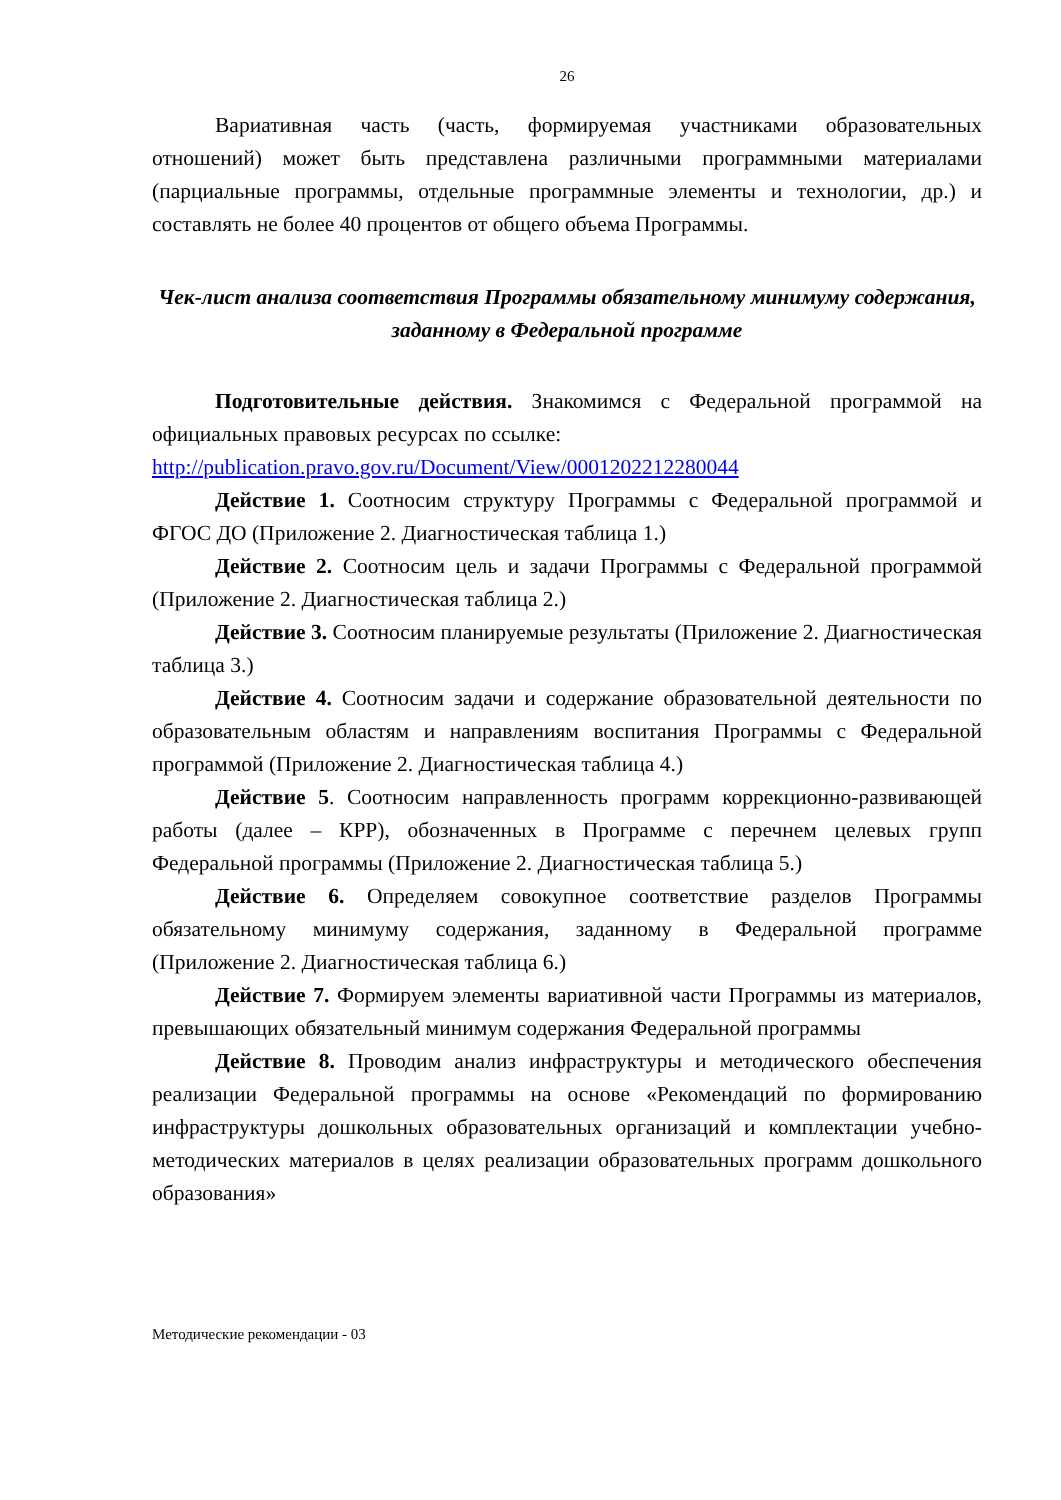26
Вариативная часть (часть, формируемая участниками образовательных отношений) может быть представлена различными программными материалами (парциальные программы, отдельные программные элементы и технологии, др.) и составлять не более 40 процентов от общего объема Программы.
Чек-лист анализа соответствия Программы обязательному минимуму содержания, заданному в Федеральной программе
Подготовительные действия. Знакомимся с Федеральной программой на официальных правовых ресурсах по ссылке:
http://publication.pravo.gov.ru/Document/View/0001202212280044
Действие 1. Соотносим структуру Программы с Федеральной программой и ФГОС ДО (Приложение 2. Диагностическая таблица 1.)
Действие 2. Соотносим цель и задачи Программы с Федеральной программой (Приложение 2. Диагностическая таблица 2.)
Действие 3. Соотносим планируемые результаты (Приложение 2. Диагностическая таблица 3.)
Действие 4. Соотносим задачи и содержание образовательной деятельности по образовательным областям и направлениям воспитания Программы с Федеральной программой (Приложение 2. Диагностическая таблица 4.)
Действие 5. Соотносим направленность программ коррекционно-развивающей работы (далее – КРР), обозначенных в Программе с перечнем целевых групп Федеральной программы (Приложение 2. Диагностическая таблица 5.)
Действие 6. Определяем совокупное соответствие разделов Программы обязательному минимуму содержания, заданному в Федеральной программе (Приложение 2. Диагностическая таблица 6.)
Действие 7. Формируем элементы вариативной части Программы из материалов, превышающих обязательный минимум содержания Федеральной программы
Действие 8. Проводим анализ инфраструктуры и методического обеспечения реализации Федеральной программы на основе «Рекомендаций по формированию инфраструктуры дошкольных образовательных организаций и комплектации учебно-методических материалов в целях реализации образовательных программ дошкольного образования»
Методические рекомендации - 03